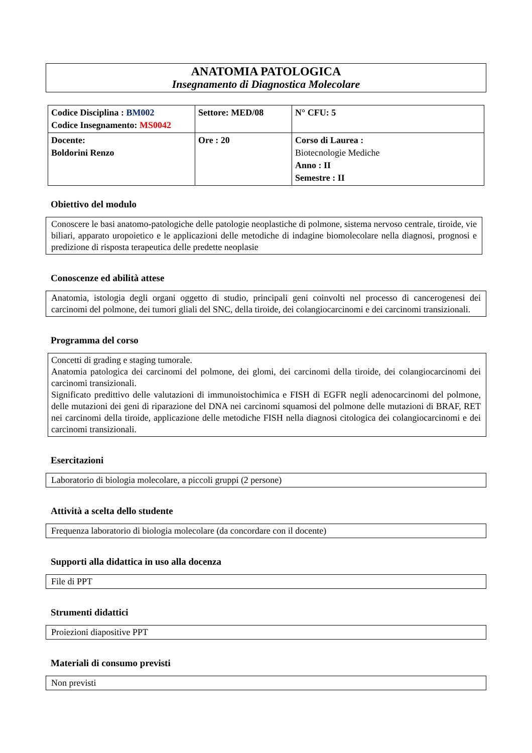ANATOMIA PATOLOGICA
Insegnamento di Diagnostica Molecolare
| Codice Disciplina : BM002 Codice Insegnamento: MS0042 | Settore: MED/08 | N° CFU: 5 |
| Docente: Boldorini Renzo | Ore : 20 | Corso di Laurea : Biotecnologie Mediche Anno : II Semestre : II |
Obiettivo del modulo
Conoscere le basi anatomo-patologiche delle patologie neoplastiche di polmone, sistema nervoso centrale, tiroide, vie biliari, apparato uropoietico e le applicazioni delle metodiche di indagine biomolecolare nella diagnosi, prognosi e predizione di risposta terapeutica delle predette neoplasie
Conoscenze ed abilità attese
Anatomia, istologia degli organi oggetto di studio, principali geni coinvolti nel processo di cancerogenesi dei carcinomi del polmone, dei tumori gliali del SNC, della tiroide, dei colangiocarcinomi e dei carcinomi transizionali.
Programma del corso
Concetti di grading e staging tumorale.
Anatomia patologica dei carcinomi del polmone, dei glomi, dei carcinomi della tiroide, dei colangiocarcinomi dei carcinomi transizionali.
Significato predittivo delle valutazioni di immunoistochimica e FISH di EGFR negli adenocarcinomi del polmone, delle mutazioni dei geni di riparazione del DNA nei carcinomi squamosi del polmone delle mutazioni di BRAF, RET nei carcinomi della tiroide, applicazione delle metodiche FISH nella diagnosi citologica dei colangiocarcinomi e dei carcinomi transizionali.
Esercitazioni
Laboratorio di biologia molecolare, a piccoli gruppi (2 persone)
Attività a scelta dello studente
Frequenza laboratorio di biologia molecolare (da concordare con il docente)
Supporti alla didattica in uso alla docenza
File di PPT
Strumenti didattici
Proiezioni diapositive PPT
Materiali di consumo previsti
Non previsti